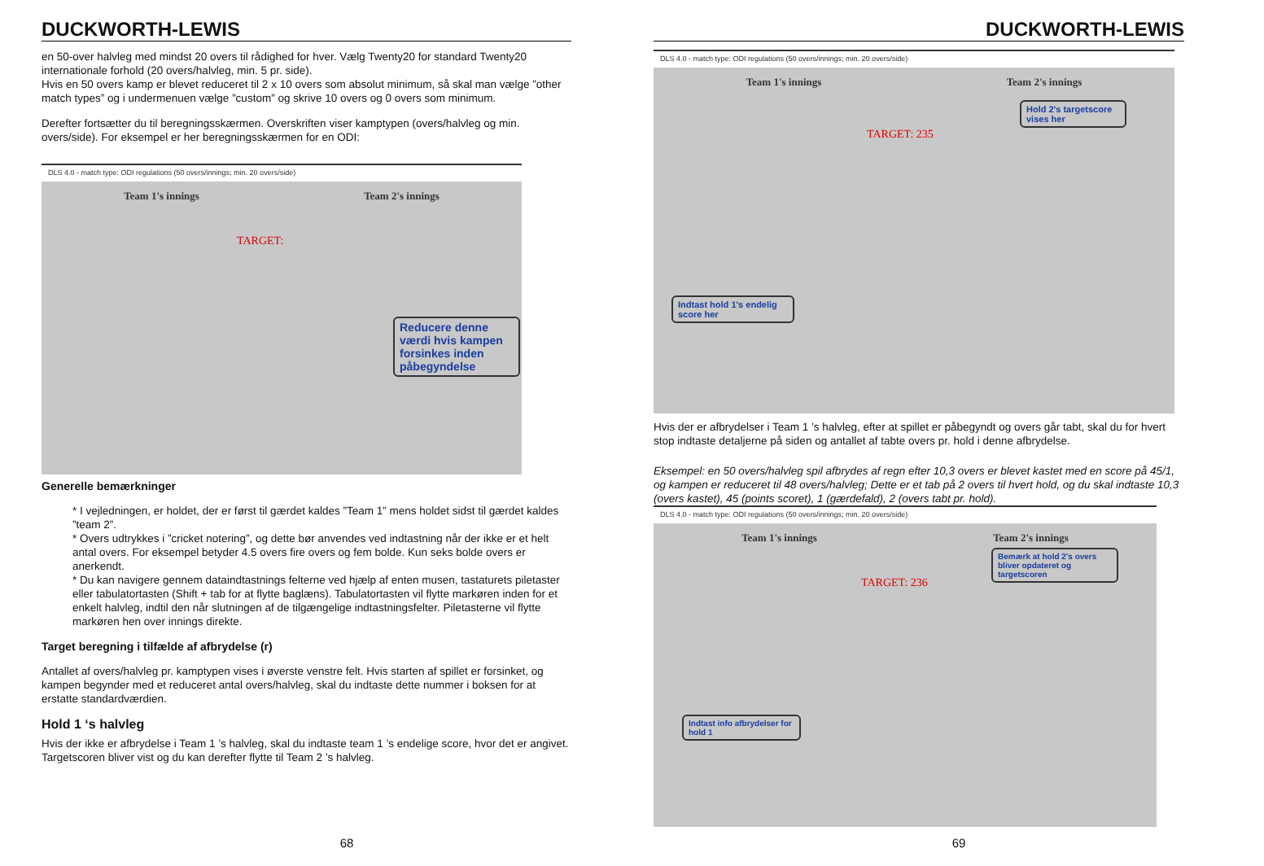DUCKWORTH-LEWIS
en 50-over halvleg med mindst 20 overs til rådighed for hver. Vælg Twenty20 for standard Twenty20 internationale forhold (20 overs/halvleg, min. 5 pr. side).
Hvis en 50 overs kamp er blevet reduceret til 2 x 10 overs som absolut minimum, så skal man vælge ”other match types” og i undermenuen vælge ”custom” og skrive 10 overs og 0 overs som minimum.
Derefter fortsætter du til beregningsskærmen. Overskriften viser kamptypen (overs/halvleg og min. overs/side). For eksempel er her beregningsskærmen for en ODI:
DLS 4.0 - match type: ODI regulations (50 overs/innings; min. 20 overs/side)
Team 1's innings Team 2's innings
TARGET:
Reducere denne værdi hvis kampen forsinkes inden påbegyndelse
Generelle bemærkninger
* I vejledningen, er holdet, der er først til gærdet kaldes ”Team 1” mens holdet sidst til gærdet kaldes ”team 2”.
* Overs udtrykkes i ”cricket notering”, og dette bør anvendes ved indtastning når der ikke er et helt antal overs. For eksempel betyder 4.5 overs fire overs og fem bolde. Kun seks bolde overs er anerkendt.
* Du kan navigere gennem dataindtastnings felterne ved hjælp af enten musen, tastaturets piletaster eller tabulatortasten (Shift + tab for at flytte baglæns). Tabulatortasten vil flytte markøren inden for et enkelt halvleg, indtil den når slutningen af de tilgængelige indtastningsfelter. Piletasterne vil flytte markøren hen over innings direkte.
Target beregning i tilfælde af afbrydelse (r)
Antallet af overs/halvleg pr. kamptypen vises i øverste venstre felt. Hvis starten af spillet er forsinket, og kampen begynder med et reduceret antal overs/halvleg, skal du indtaste dette nummer i boksen for at erstatte standardværdien.
Hold 1 ‘s halvleg
Hvis der ikke er afbrydelse i Team 1 ’s halvleg, skal du indtaste team 1 ’s endelige score, hvor det er angivet. Targetscoren bliver vist og du kan derefter flytte til Team 2 ’s halvleg.
68
DUCKWORTH-LEWIS
DLS 4.0 - match type: ODI regulations (50 overs/innings; min. 20 overs/side)
Team 1's innings Team 2's innings
TARGET: 235
Hold 2's targetscore vises her
Indtast hold 1's endelig score her
Hvis der er afbrydelser i Team 1 ’s halvleg, efter at spillet er påbegyndt og overs går tabt, skal du for hvert stop indtaste detaljerne på siden og antallet af tabte overs pr. hold i denne afbrydelse.
Eksempel: en 50 overs/halvleg spil afbrydes af regn efter 10,3 overs er blevet kastet med en score på 45/1, og kampen er reduceret til 48 overs/halvleg; Dette er et tab på 2 overs til hvert hold, og du skal indtaste 10,3 (overs kastet), 45 (points scoret), 1 (gærdefald), 2 (overs tabt pr. hold).
DLS 4.0 - match type: ODI regulations (50 overs/innings; min. 20 overs/side)
Team 1's innings Team 2's innings
TARGET: 236
Bemærk at hold 2's overs bliver opdateret og targetscoren
Indtast info afbrydelser for hold 1
69